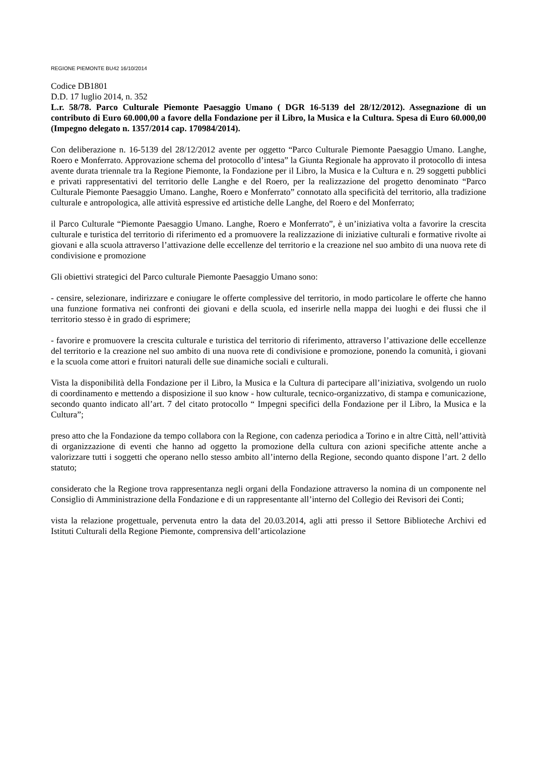REGIONE PIEMONTE BU42 16/10/2014
Codice DB1801
D.D. 17 luglio 2014, n. 352
L.r. 58/78. Parco Culturale Piemonte Paesaggio Umano ( DGR 16-5139 del 28/12/2012). Assegnazione di un contributo di Euro 60.000,00 a favore della Fondazione per il Libro, la Musica e la Cultura. Spesa di Euro 60.000,00 (Impegno delegato n. 1357/2014 cap. 170984/2014).
Con deliberazione n. 16-5139 del 28/12/2012 avente per oggetto “Parco Culturale Piemonte Paesaggio Umano. Langhe, Roero e Monferrato. Approvazione schema del protocollo d’intesa” la Giunta Regionale ha approvato il protocollo di intesa avente durata triennale tra la Regione Piemonte, la Fondazione per il Libro, la Musica e la Cultura e n. 29 soggetti pubblici e privati rappresentativi del territorio delle Langhe e del Roero, per la realizzazione del progetto denominato “Parco Culturale Piemonte Paesaggio Umano. Langhe, Roero e Monferrato” connotato alla specificità del territorio, alla tradizione culturale e antropologica, alle attività espressive ed artistiche delle Langhe, del Roero e del Monferrato;
il Parco Culturale “Piemonte Paesaggio Umano. Langhe, Roero e Monferrato”, è un’iniziativa volta a favorire la crescita culturale e turistica del territorio di riferimento ed a promuovere la realizzazione di iniziative culturali e formative rivolte ai giovani e alla scuola attraverso l’attivazione delle eccellenze del territorio e la creazione nel suo ambito di una nuova rete di condivisione e promozione
Gli obiettivi strategici del Parco culturale Piemonte Paesaggio Umano sono:
- censire, selezionare, indirizzare e coniugare le offerte complessive del territorio, in modo particolare le offerte che hanno una funzione formativa nei confronti dei giovani e della scuola, ed inserirle nella mappa dei luoghi e dei flussi che il territorio stesso è in grado di esprimere;
- favorire e promuovere la crescita culturale e turistica del territorio di riferimento, attraverso l’attivazione delle eccellenze del territorio e la creazione nel suo ambito di una nuova rete di condivisione e promozione, ponendo la comunità, i giovani e la scuola come attori e fruitori naturali delle sue dinamiche sociali e culturali.
Vista la disponibilità della Fondazione per il Libro, la Musica e la Cultura di partecipare all’iniziativa, svolgendo un ruolo di coordinamento e mettendo a disposizione il suo know - how culturale, tecnico-organizzativo, di stampa e comunicazione, secondo quanto indicato all’art. 7 del citato protocollo “ Impegni specifici della Fondazione per il Libro, la Musica e la Cultura”;
preso atto che la Fondazione da tempo collabora con la Regione, con cadenza periodica a Torino e in altre Città, nell’attività di organizzazione di eventi che hanno ad oggetto la promozione della cultura con azioni specifiche attente anche a valorizzare tutti i soggetti che operano nello stesso ambito all’interno della Regione, secondo quanto dispone l’art. 2 dello statuto;
considerato che la Regione trova rappresentanza negli organi della Fondazione attraverso la nomina di un componente nel Consiglio di Amministrazione della Fondazione e di un rappresentante all’interno del Collegio dei Revisori dei Conti;
vista la relazione progettuale, pervenuta entro la data del 20.03.2014, agli atti presso il Settore Biblioteche Archivi ed Istituti Culturali della Regione Piemonte, comprensiva dell’articolazione